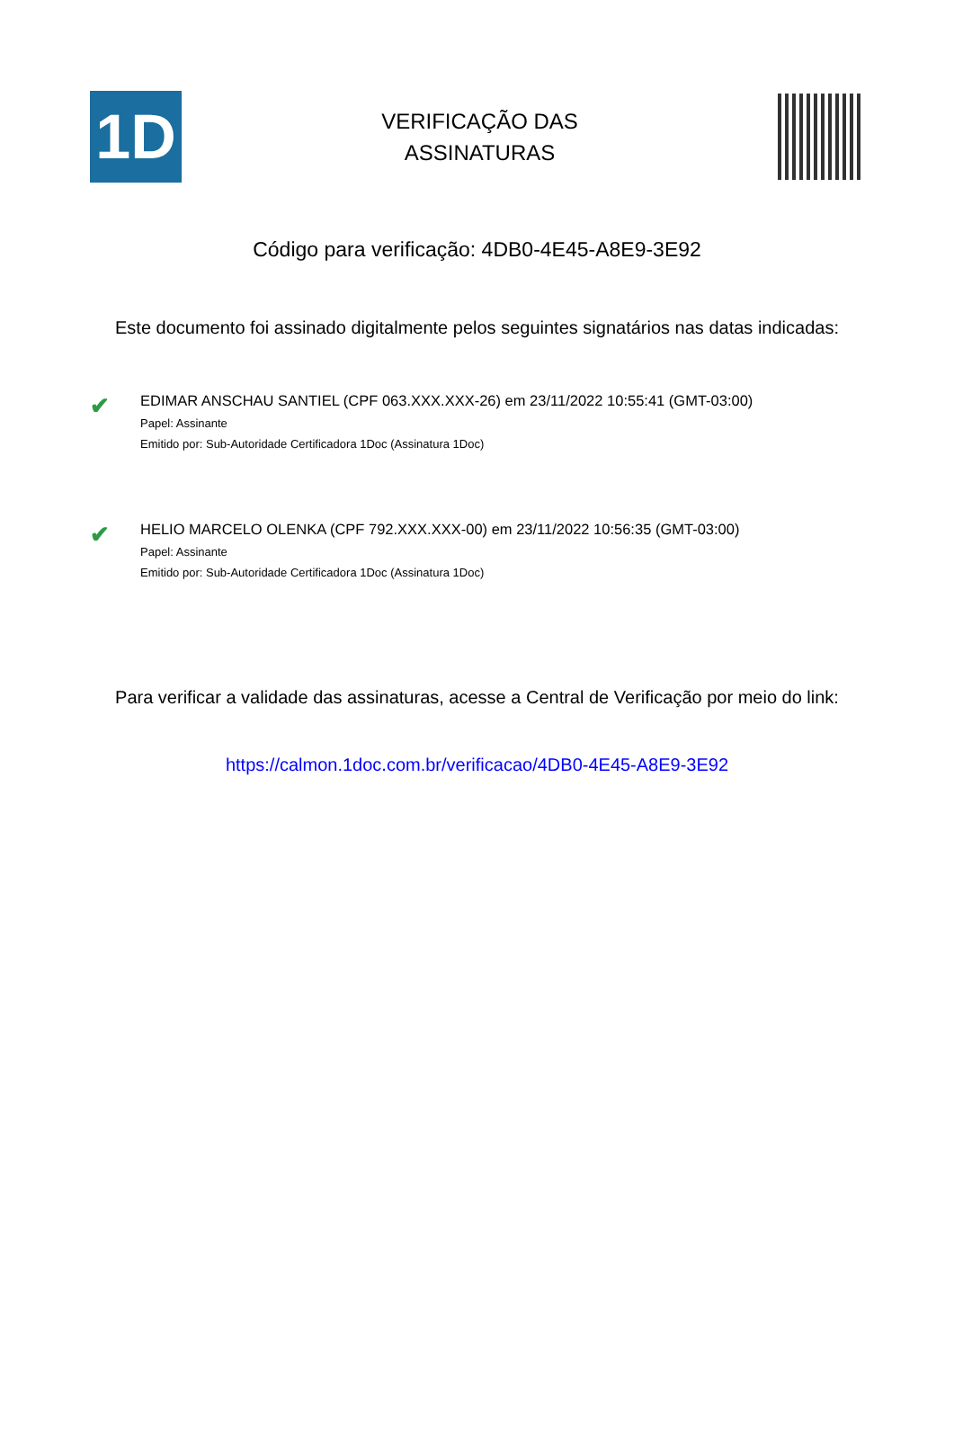1D
VERIFICAÇÃO DAS
ASSINATURAS
Código para verificação: 4DB0-4E45-A8E9-3E92
Este documento foi assinado digitalmente pelos seguintes signatários nas datas indicadas:
✔
EDIMAR ANSCHAU SANTIEL (CPF 063.XXX.XXX-26) em 23/11/2022 10:55:41 (GMT-03:00)
Papel: Assinante
Emitido por: Sub-Autoridade Certificadora 1Doc (Assinatura 1Doc)
✔
HELIO MARCELO OLENKA (CPF 792.XXX.XXX-00) em 23/11/2022 10:56:35 (GMT-03:00)
Papel: Assinante
Emitido por: Sub-Autoridade Certificadora 1Doc (Assinatura 1Doc)
Para verificar a validade das assinaturas, acesse a Central de Verificação por meio do link:
https://calmon.1doc.com.br/verificacao/4DB0-4E45-A8E9-3E92